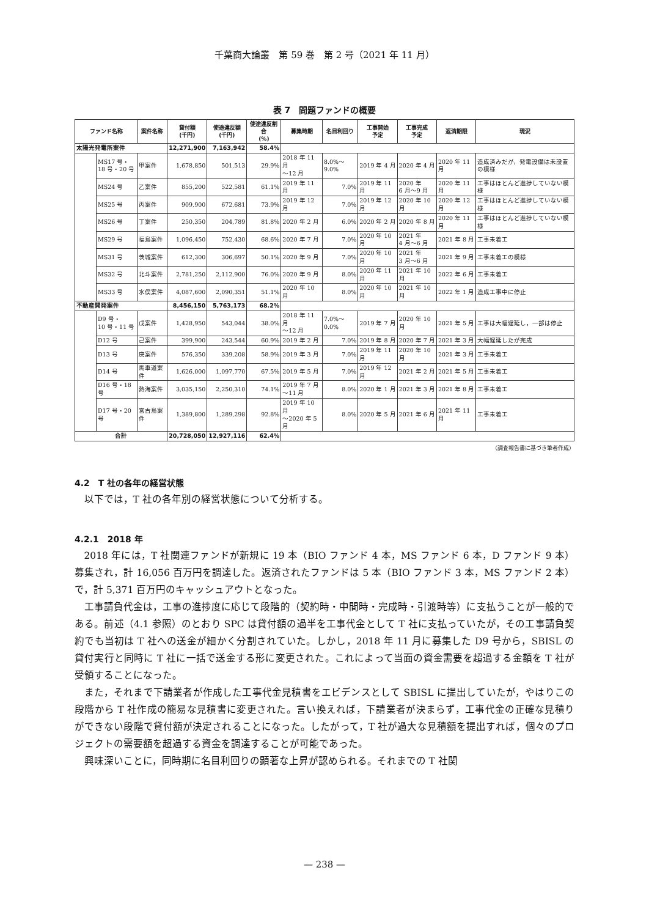千葉商大論叢　第 59 巻　第 2 号（2021 年 11 月）
表 7　問題ファンドの概要
| ファンド名称 | | 案件名称 | 貸付額 (千円) | 使途違反額 (千円) | 使途違反割合 (%) | 募集時期 | 名目利回り | 工事開始 予定 | 工事完成 予定 | 返済期限 | 現況 |
| --- | --- | --- | --- | --- | --- | --- | --- | --- | --- | --- | --- |
| 太陽光発電所案件 | | | 12,271,900 | 7,163,942 | 58.4% | | | | | | |
| | MS17 号・ 18 号・20 号 | 甲案件 | 1,678,850 | 501,513 | 29.9% | 2018 年 11 月 ～12 月 | 8.0%～9.0% | 2019 年 4 月 | 2020 年 4 月 | 2020 年 11 月 | 造成済みだが，発電設備は未設置の模様 |
| | MS24 号 | 乙案件 | 855,200 | 522,581 | 61.1% | 2019 年 11 月 | 7.0% | 2019 年 11 月 | 2020 年 6 月～9 月 | 2020 年 11 月 | 工事はほとんど進捗していない模様 |
| | MS25 号 | 丙案件 | 909,900 | 672,681 | 73.9% | 2019 年 12 月 | 7.0% | 2019 年 12 月 | 2020 年 10 月 | 2020 年 12 月 | 工事はほとんど進捗していない模様 |
| | MS26 号 | 丁案件 | 250,350 | 204,789 | 81.8% | 2020 年 2 月 | 6.0% | 2020 年 2 月 | 2020 年 8 月 | 2020 年 11 月 | 工事はほとんど進捗していない模様 |
| | MS29 号 | 福島案件 | 1,096,450 | 752,430 | 68.6% | 2020 年 7 月 | 7.0% | 2020 年 10 月 | 2021 年 4 月～6 月 | 2021 年 8 月 | 工事未着工 |
| | MS31 号 | 茨城案件 | 612,300 | 306,697 | 50.1% | 2020 年 9 月 | 7.0% | 2020 年 10 月 | 2021 年 3 月～6 月 | 2021 年 9 月 | 工事未着工の模様 |
| | MS32 号 | 北斗案件 | 2,781,250 | 2,112,900 | 76.0% | 2020 年 9 月 | 8.0% | 2020 年 11 月 | 2021 年 10 月 | 2022 年 6 月 | 工事未着工 |
| | MS33 号 | 水俣案件 | 4,087,600 | 2,090,351 | 51.1% | 2020 年 10 月 | 8.0% | 2020 年 10 月 | 2021 年 10 月 | 2022 年 1 月 | 造成工事中に停止 |
| 不動産開発案件 | | | 8,456,150 | 5,763,173 | 68.2% | | | | | | |
| | D9 号・ 10 号・11 号 | 戊案件 | 1,428,950 | 543,044 | 38.0% | 2018 年 11 月 ～12 月 | 7.0%～0.0% | 2019 年 7 月 | 2020 年 10 月 | 2021 年 5 月 | 工事は大幅遅延し，一部は停止 |
| | D12 号 | 己案件 | 399,900 | 243,544 | 60.9% | 2019 年 2 月 | 7.0% | 2019 年 8 月 | 2020 年 7 月 | 2021 年 3 月 | 大幅遅延したが完成 |
| | D13 号 | 庚案件 | 576,350 | 339,208 | 58.9% | 2019 年 3 月 | 7.0% | 2019 年 11 月 | 2020 年 10 月 | 2021 年 3 月 | 工事未着工 |
| | D14 号 | 馬車道案件 | 1,626,000 | 1,097,770 | 67.5% | 2019 年 5 月 | 7.0% | 2019 年 12 月 | 2021 年 2 月 | 2021 年 5 月 | 工事未着工 |
| | D16 号・18 号 | 熱海案件 | 3,035,150 | 2,250,310 | 74.1% | 2019 年 7 月 ～11 月 | 8.0% | 2020 年 1 月 | 2021 年 3 月 | 2021 年 8 月 | 工事未着工 |
| | D17 号・20 号 | 宮古島案件 | 1,389,800 | 1,289,298 | 92.8% | 2019 年 10 月 ～2020 年 5 月 | 8.0% | 2020 年 5 月 | 2021 年 6 月 | 2021 年 11 月 | 工事未着工 |
| 合計 | | | 20,728,050 | 12,927,116 | 62.4% | | | | | | |
（調査報告書に基づき筆者作成）
4.2　T 社の各年の経営状態
以下では，T 社の各年別の経営状態について分析する。
4.2.1　2018 年
2018 年には，T 社関連ファンドが新規に 19 本（BIO ファンド 4 本，MS ファンド 6 本，D ファンド 9 本）募集され，計 16,056 百万円を調達した。返済されたファンドは 5 本（BIO ファンド 3 本，MS ファンド 2 本）で，計 5,371 百万円のキャッシュアウトとなった。
工事請負代金は，工事の進捗度に応じて段階的（契約時・中間時・完成時・引渡時等）に支払うことが一般的である。前述（4.1 参照）のとおり SPC は貸付額の過半を工事代金として T 社に支払っていたが，その工事請負契約でも当初は T 社への送金が細かく分割されていた。しかし，2018 年 11 月に募集した D9 号から，SBISL の貸付実行と同時に T 社に一括で送金する形に変更された。これによって当面の資金需要を超過する金額を T 社が受領することになった。
また，それまで下請業者が作成した工事代金見積書をエビデンスとして SBISL に提出していたが，やはりこの段階から T 社作成の簡易な見積書に変更された。言い換えれば，下請業者が決まらず，工事代金の正確な見積りができない段階で貸付額が決定されることになった。したがって，T 社が過大な見積額を提出すれば，個々のプロジェクトの需要額を超過する資金を調達することが可能であった。
興味深いことに，同時期に名目利回りの顕著な上昇が認められる。それまでの T 社関
— 238 —